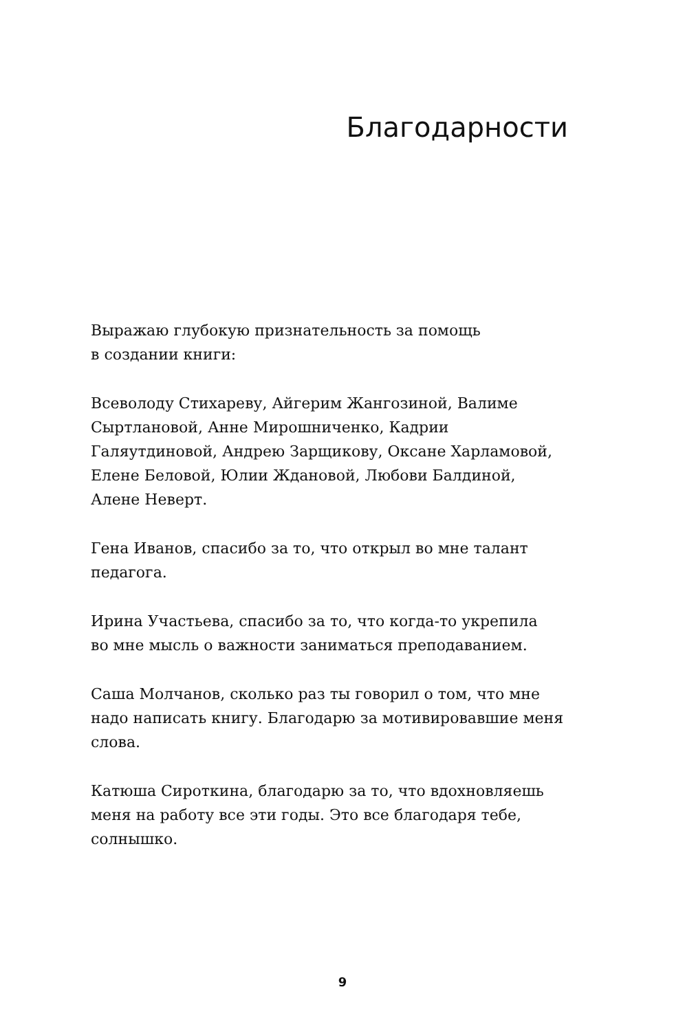Благодарности
Выражаю глубокую признательность за помощь
в создании книги:
Всеволоду Стихареву, Айгерим Жангозиной, Валиме
Сыртлановой, Анне Мирошниченко, Кадрии
Галяутдиновой, Андрею Зарщикову, Оксане Харламовой,
Елене Беловой, Юлии Ждановой, Любови Балдиной,
Алене Неверт.
Гена Иванов, спасибо за то, что открыл во мне талант
педагога.
Ирина Участьева, спасибо за то, что когда-то укрепила
во мне мысль о важности заниматься преподаванием.
Саша Молчанов, сколько раз ты говорил о том, что мне
надо написать книгу. Благодарю за мотивировавшие меня
слова.
Катюша Сироткина, благодарю за то, что вдохновляешь
меня на работу все эти годы. Это все благодаря тебе,
солнышко.
9